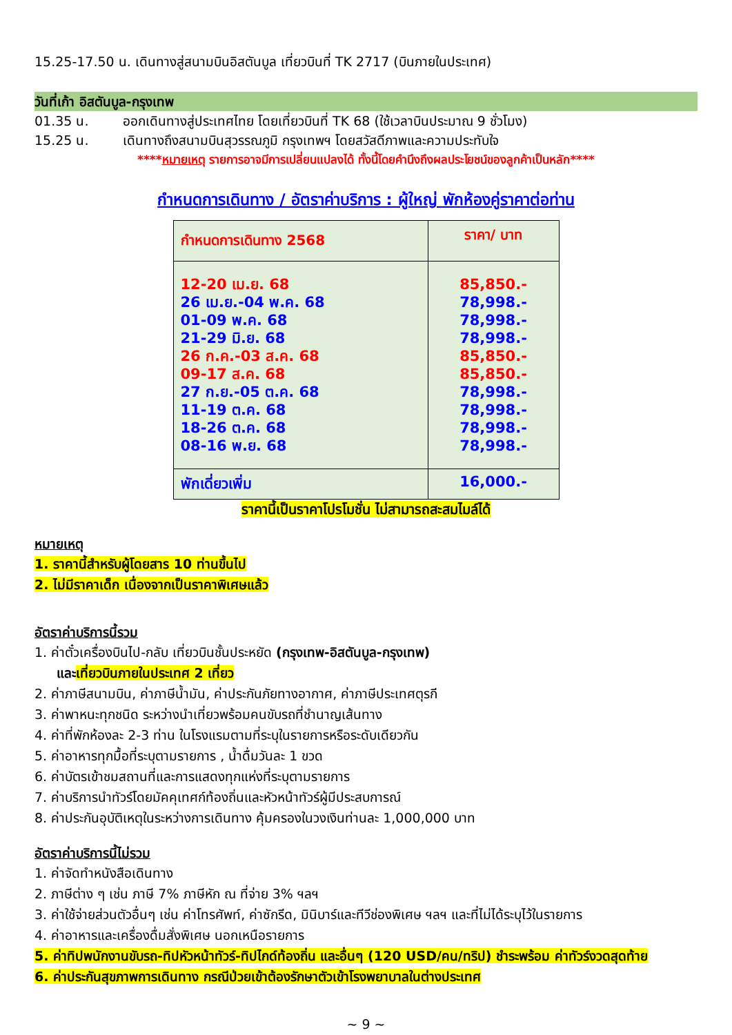15.25-17.50 น. เดินทางสู่สนามบินอิสตันบูล เที่ยวบินที่ TK 2717 (บินภายในประเทศ)
วันที่เก้า อิสตันบูล-กรุงเทพ
01.35 น. ออกเดินทางสู่ประเทศไทย โดยเที่ยวบินที่ TK 68 (ใช้เวลาบินประมาณ 9 ชั่วโมง)
15.25 น. เดินทางถึงสนามบินสุวรรณภูมิ กรุงเทพฯ โดยสวัสดีภาพและความประทับใจ
****หมายเหตุ รายการอาจมีการเปลี่ยนแปลงได้ ทั้งนี้โดยคำนึงถึงผลประโยชน์ของลูกค้าเป็นหลัก****
กำหนดการเดินทาง / อัตราค่าบริการ : ผู้ใหญ่ พักห้องคู่ราคาต่อท่าน
| กำหนดการเดินทาง 2568 | ราคา/ บาท |
| --- | --- |
| 12-20 เม.ย. 68 26 เม.ย.-04 พ.ค. 68 01-09 พ.ค. 68 21-29 มิ.ย. 68 26 ก.ค.-03 ส.ค. 68 09-17 ส.ค. 68 27 ก.ย.-05 ต.ค. 68 11-19 ต.ค. 68 18-26 ต.ค. 68 08-16 พ.ย. 68 | 85,850.- 78,998.- 78,998.- 78,998.- 85,850.- 85,850.- 78,998.- 78,998.- 78,998.- 78,998.- |
| พักเดี่ยวเพิ่ม | 16,000.- |
ราคานี้เป็นราคาโปรโมชั่น ไม่สามารถสะสมไมล์ได้
หมายเหตุ
1. ราคานี้สำหรับผู้โดยสาร 10 ท่านขึ้นไป
2. ไม่มีราคาเด็ก เนื่องจากเป็นราคาพิเศษแล้ว
อัตราค่าบริการนี้รวม
1. ค่าตั๋วเครื่องบินไป-กลับ เที่ยวบินชั้นประหยัด (กรุงเทพ-อิสตันบูล-กรุงเทพ)
และเที่ยวบินภายในประเทศ 2 เที่ยว
2. ค่าภาษีสนามบิน, ค่าภาษีน้ำมัน, ค่าประกันภัยทางอากาศ, ค่าภาษีประเทศตุรกี
3. ค่าพาหนะทุกชนิด ระหว่างนำเที่ยวพร้อมคนขับรถที่ชำนาญเส้นทาง
4. ค่าที่พักห้องละ 2-3 ท่าน ในโรงแรมตามที่ระบุในรายการหรือระดับเดียวกัน
5. ค่าอาหารทุกมื้อที่ระบุตามรายการ , น้ำดื่มวันละ 1 ขวด
6. ค่าบัตรเข้าชมสถานที่และการแสดงทุกแห่งที่ระบุตามรายการ
7. ค่าบริการนำทัวร์โดยมัคคุเทศก์ท้องถิ่นและหัวหน้าทัวร์ผู้มีประสบการณ์
8. ค่าประกันอุบัติเหตุในระหว่างการเดินทาง คุ้มครองในวงเงินท่านละ 1,000,000 บาท
อัตราค่าบริการนี้ไม่รวม
1. ค่าจัดทำหนังสือเดินทาง
2. ภาษีต่าง ๆ เช่น ภาษี 7% ภาษีหัก ณ ที่จ่าย 3% ฯลฯ
3. ค่าใช้จ่ายส่วนตัวอื่นๆ เช่น ค่าโทรศัพท์, ค่าซักรีด, มินิบาร์และทีวีช่องพิเศษ ฯลฯ และที่ไม่ได้ระบุไว้ในรายการ
4. ค่าอาหารและเครื่องดื่มสั่งพิเศษ นอกเหนือรายการ
5. ค่าทิปพนักงานขับรถ-ทิปหัวหน้าทัวร์-ทิปไกด์ท้องถิ่น และอื่นๆ (120 USD/คน/ทริป) ชำระพร้อม ค่าทัวร์งวดสุดท้าย
6. ค่าประกันสุขภาพการเดินทาง กรณีป่วยเข้าต้องรักษาตัวเข้าโรงพยาบาลในต่างประเทศ
~ 9 ~